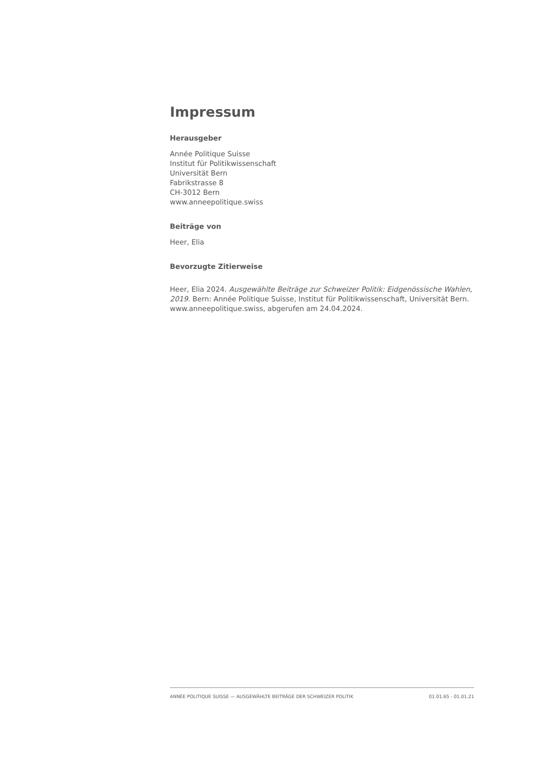Impressum
Herausgeber
Année Politique Suisse
Institut für Politikwissenschaft
Universität Bern
Fabrikstrasse 8
CH-3012 Bern
www.anneepolitique.swiss
Beiträge von
Heer, Elia
Bevorzugte Zitierweise
Heer, Elia 2024. Ausgewählte Beiträge zur Schweizer Politik: Eidgenössische Wahlen, 2019. Bern: Année Politique Suisse, Institut für Politikwissenschaft, Universität Bern. www.anneepolitique.swiss, abgerufen am 24.04.2024.
ANNÉE POLITIQUE SUISSE — AUSGEWÄHLTE BEITRÄGE DER SCHWEIZER POLITIK 01.01.65 - 01.01.21